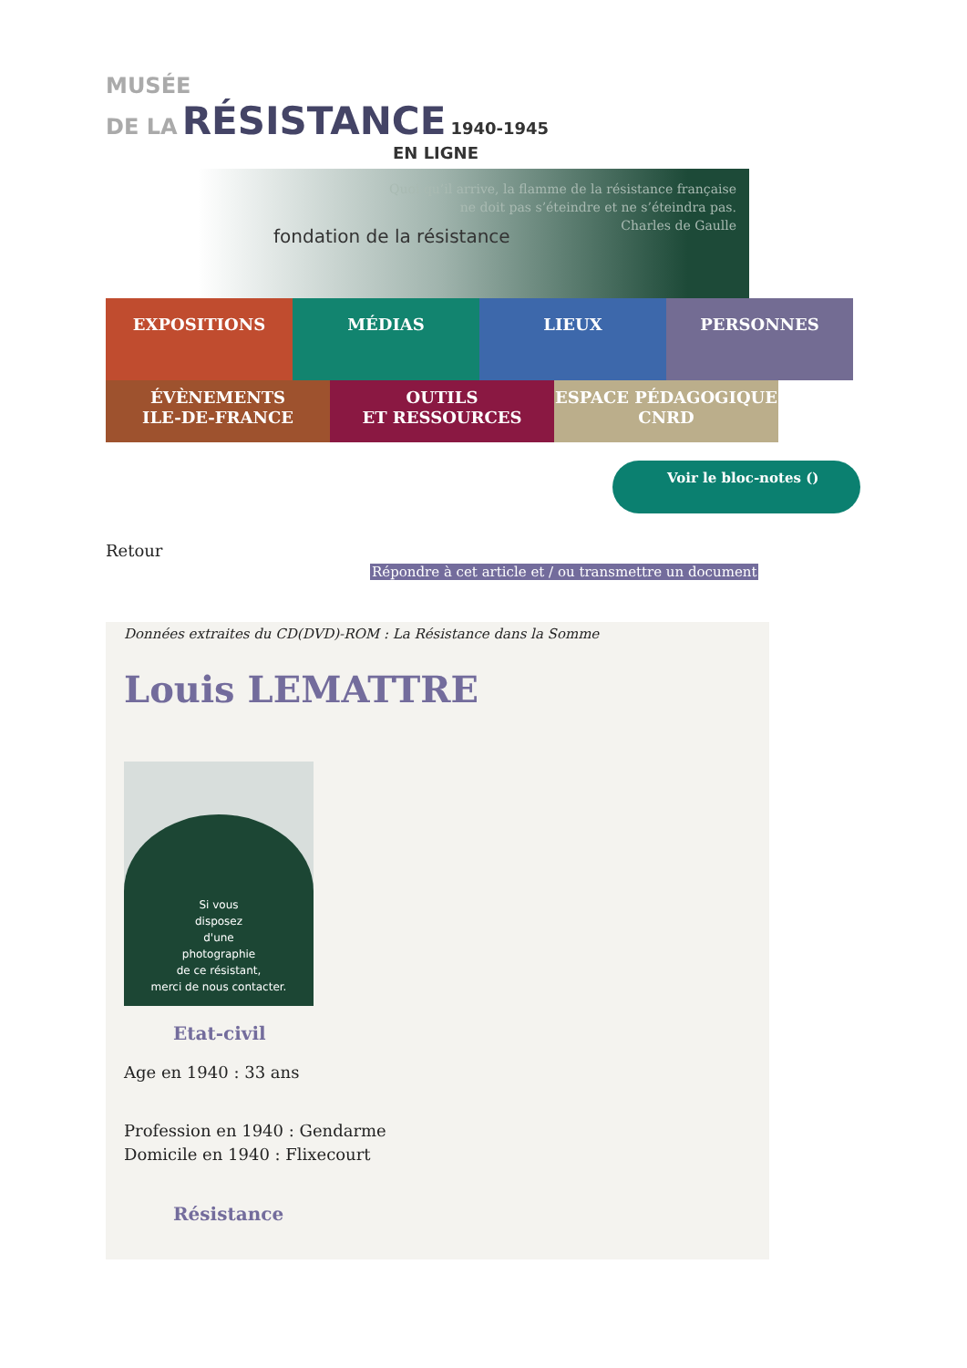MUSÉE
DE LA RÉSISTANCE 1940-1945
EN LIGNE
fondation de la résistance
Quoi qu’il arrive, la flamme de la résistance française
ne doit pas s’éteindre et ne s’éteindra pas.
Charles de Gaulle
EXPOSITIONS MÉDIAS LIEUX PERSONNES
ÉVÈNEMENTS
ILE-DE-FRANCE
OUTILS
ET RESSOURCES
ESPACE PÉDAGOGIQUE
CNRD
Voir le bloc-notes ()
Retour
Répondre à cet article et / ou transmettre un document
Données extraites du CD(DVD)-ROM : La Résistance dans la Somme
Louis LEMATTRE
Si vous
disposez
d'une
photographie
de ce résistant,
merci de nous contacter.
Etat-civil
Age en 1940 : 33 ans
Profession en 1940 : Gendarme
Domicile en 1940 : Flixecourt
Résistance